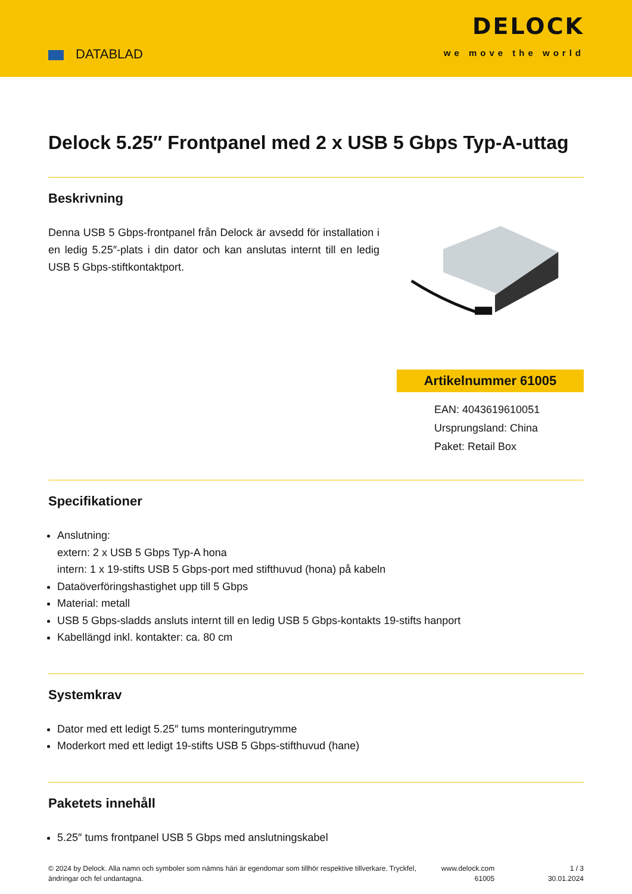DATABLAD
DELOCK
we move the world
Delock 5.25″ Frontpanel med 2 x USB 5 Gbps Typ-A-uttag
Beskrivning
Denna USB 5 Gbps-frontpanel från Delock är avsedd för installation i en ledig 5.25″-plats i din dator och kan anslutas internt till en ledig USB 5 Gbps-stiftkontaktport.
Artikelnummer 61005
EAN: 4043619610051
Ursprungsland: China
Paket: Retail Box
Specifikationer
Anslutning:
extern: 2 x USB 5 Gbps Typ-A hona
intern: 1 x 19-stifts USB 5 Gbps-port med stifthuvud (hona) på kabeln
Dataöverföringshastighet upp till 5 Gbps
Material: metall
USB 5 Gbps-sladds ansluts internt till en ledig USB 5 Gbps-kontakts 19-stifts hanport
Kabellängd inkl. kontakter: ca. 80 cm
Systemkrav
Dator med ett ledigt 5.25″ tums monteringutrymme
Moderkort med ett ledigt 19-stifts USB 5 Gbps-stifthuvud (hane)
Paketets innehåll
5.25″ tums frontpanel USB 5 Gbps med anslutningskabel
© 2024 by Delock. Alla namn och symboler som nämns häri är egendomar som tillhör respektive tillverkare. Tryckfel, ändringar och fel undantagna.
www.delock.com
61005
1 / 3
30.01.2024